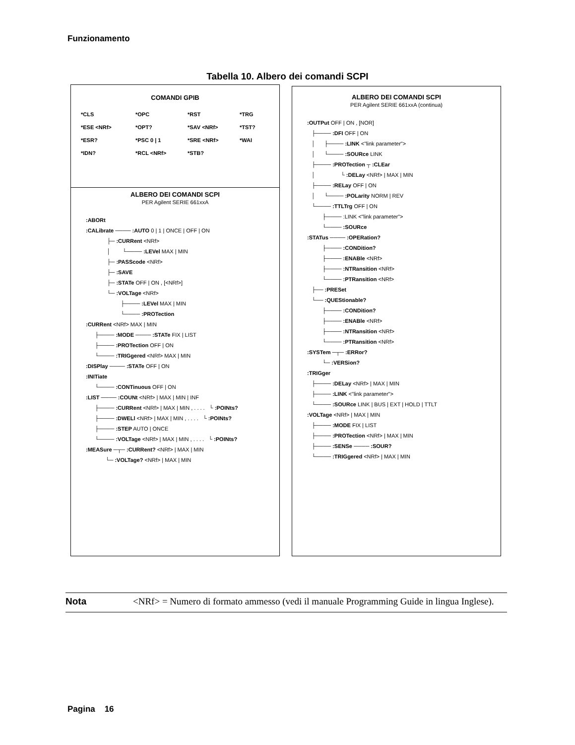Funzionamento
Tabella 10. Albero dei comandi SCPI
COMANDI GPIB
*CLS *OPC *RST *TRG *ESE <NRf> *OPT? *SAV <NRf> *TST? *ESR? *PSC 0 | 1 *SRE <NRf> *WAI *IDN? *RCL <NRf> *STB?
ALBERO DEI COMANDI SCPI
PER Agilent SERIE 661xxA
:ABORt
:CALibrate ──── :AUTO 0 | 1 | ONCE | OFF | ON
├─ :CURRent <NRf>
│ └──── :LEVel MAX | MIN
├─ :PASScode <NRf>
├─ :SAVE
├─ :STATe OFF | ON , [<NRf>]
└─ :VOLTage <NRf>
├──── :LEVel MAX | MIN
└──── :PROTection
:CURRent <NRf> MAX | MIN
├──── :MODE ──── :STATe FIX | LIST
├──── :PROTection OFF | ON
└──── :TRIGgered <NRf> MAX | MIN
:DISPlay ──── :STATe OFF | ON
:INITiate
└──── :CONTinuous OFF | ON
:LIST ──── :COUNt <NRf> | MAX | MIN | INF
├──── :CURRent <NRf> | MAX | MIN , . . . . └ :POINts?
├──── :DWELl <NRf> | MAX | MIN , . . . . └ :POINts?
├──── :STEP AUTO | ONCE
└──── :VOLTage <NRf> | MAX | MIN , . . . . └ :POINts?
:MEASure ─┬─ :CURRent? <NRf> | MAX | MIN
└─ :VOLTage? <NRf> | MAX | MIN
ALBERO DEI COMANDI SCPI
PER Agilent SERIE 661xxA (continua)
:OUTPut OFF | ON , [NOR]
├──── :DFI OFF | ON
│ ├──── :LINK <"link parameter">
│ └──── :SOURce LINK
├──── :PROTection ┬ :CLEar
│ └ :DELay <NRf> | MAX | MIN
├──── :RELay OFF | ON
│ └──── :POLarity NORM | REV
└──── :TTLTrg OFF | ON
├──── :LINK <"link parameter">
└──── :SOURce
:STATus ──── :OPERation?
├──── :CONDition?
├──── :ENABle <NRf>
├──── :NTRansition <NRf>
└──── :PTRansition <NRf>
├── :PRESet
└── :QUEStionable?
├──── :CONDition?
├──── :ENABle <NRf>
├──── :NTRansition <NRf>
└──── :PTRansition <NRf>
:SYSTem ─┬─ :ERRor?
└─ :VERSion?
:TRIGger
├──── :DELay <NRf> | MAX | MIN
├──── :LINK <"link parameter">
└──── :SOURce LINK | BUS | EXT | HOLD | TTLT
:VOLTage <NRf> | MAX | MIN
├──── :MODE FIX | LIST
├──── :PROTection <NRf> | MAX | MIN
├──── :SENSe ──── :SOUR?
└──── :TRIGgered <NRf> | MAX | MIN
Nota <NRf> = Numero di formato ammesso (vedi il manuale Programming Guide in lingua Inglese).
Pagina 16